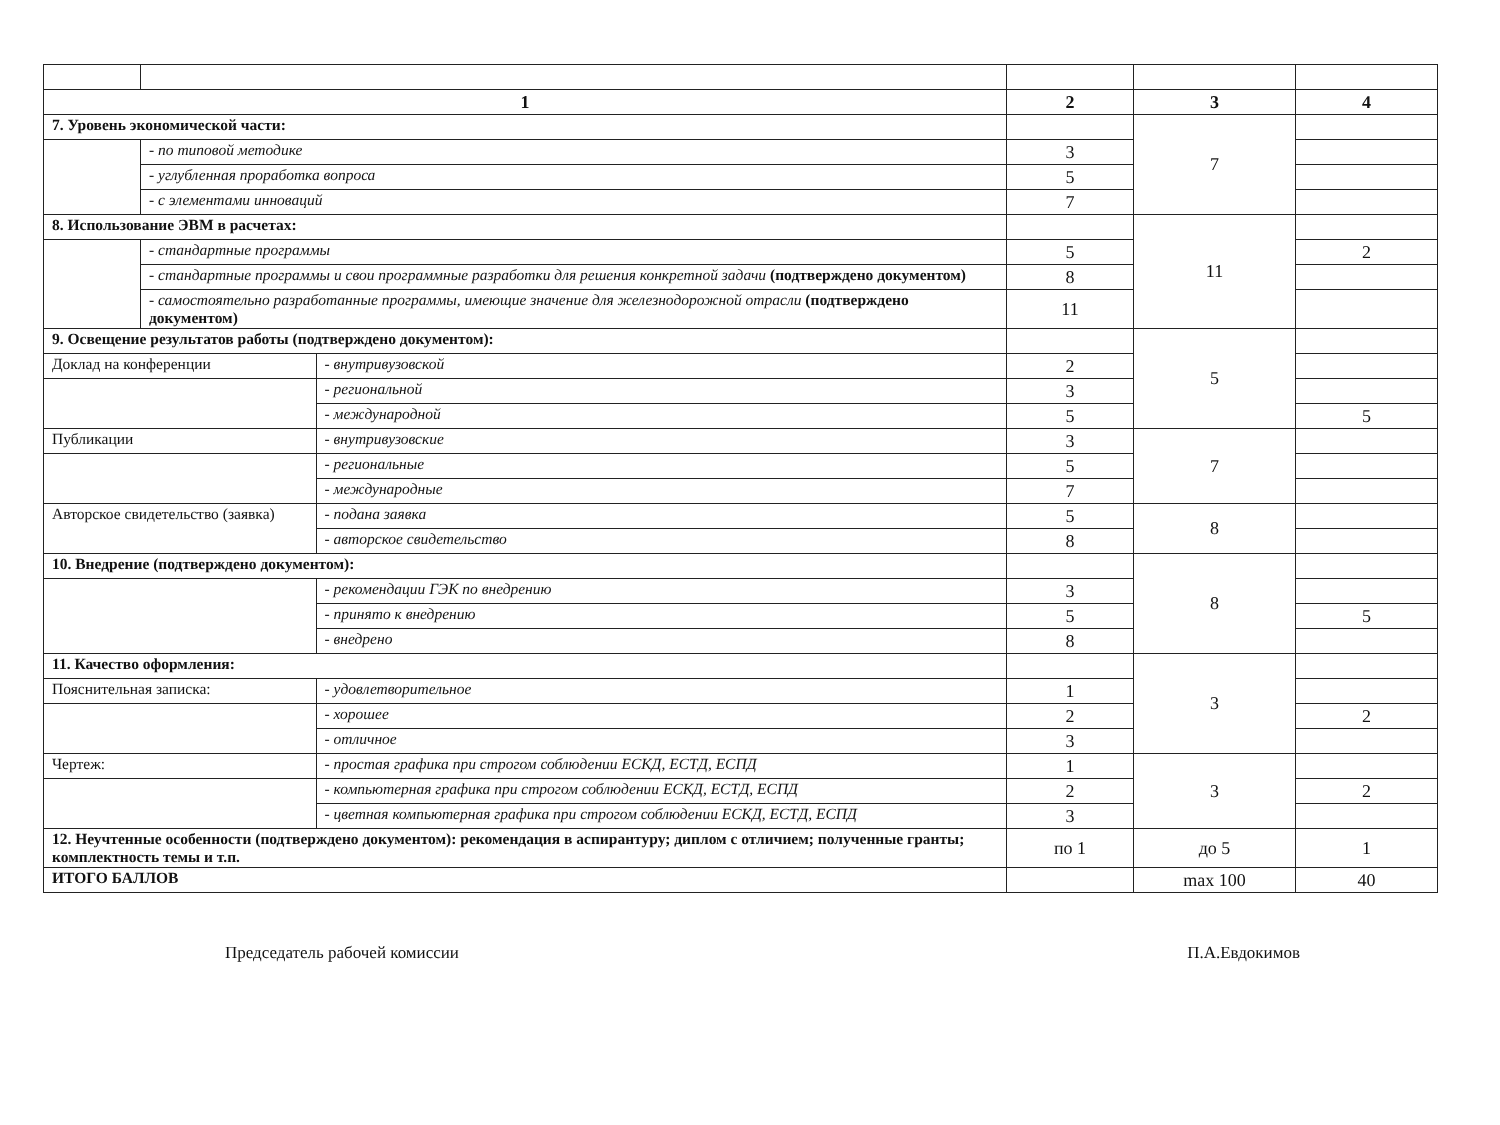| 1 | | | 2 | 3 | 4 |
| --- | --- | --- | --- | --- | --- |
| 7. Уровень экономической части: | | | | 7 | |
| | - по типовой методике | | 3 | | |
| | - углубленная проработка вопроса | | 5 | | |
| | - с элементами инноваций | | 7 | | |
| 8. Использование ЭВМ в расчетах: | | | | 11 | |
| | - стандартные программы | | 5 | | 2 |
| | - стандартные программы и свои программные разработки для решения конкретной задачи (подтверждено документом) | | 8 | | |
| | - самостоятельно разработанные программы, имеющие значение для железнодорожной отрасли (подтверждено документом) | | 11 | | |
| 9. Освещение результатов работы (подтверждено документом): | | | | 5 | |
| Доклад на конференции | | - внутривузовской | 2 | | |
| | | - региональной | 3 | | |
| | | - международной | 5 | | 5 |
| Публикации | | - внутривузовские | 3 | 7 | |
| | | - региональные | 5 | | |
| | | - международные | 7 | | |
| Авторское свидетельство (заявка) | | - подана заявка | 5 | 8 | |
| | | - авторское свидетельство | 8 | | |
| 10. Внедрение (подтверждено документом): | | | | 8 | |
| | | - рекомендации ГЭК по внедрению | 3 | | |
| | | - принято к внедрению | 5 | | 5 |
| | | - внедрено | 8 | | |
| 11. Качество оформления: | | | | 3 | |
| Пояснительная записка: | | - удовлетворительное | 1 | | |
| | | - хорошее | 2 | | 2 |
| | | - отличное | 3 | | |
| Чертеж: | | - простая графика при строгом соблюдении ЕСКД, ЕСТД, ЕСПД | 1 | 3 | |
| | | - компьютерная графика при строгом соблюдении ЕСКД, ЕСТД, ЕСПД | 2 | | 2 |
| | | - цветная компьютерная графика при строгом соблюдении ЕСКД, ЕСТД, ЕСПД | 3 | | |
| 12. Неучтенные особенности (подтверждено документом): рекомендация в аспирантуру; диплом с отличием; полученные гранты; комплектность темы и т.п. | | | по 1 | до 5 | 1 |
| ИТОГО БАЛЛОВ | | | | max 100 | 40 |
Председатель рабочей комиссии П.А.Евдокимов